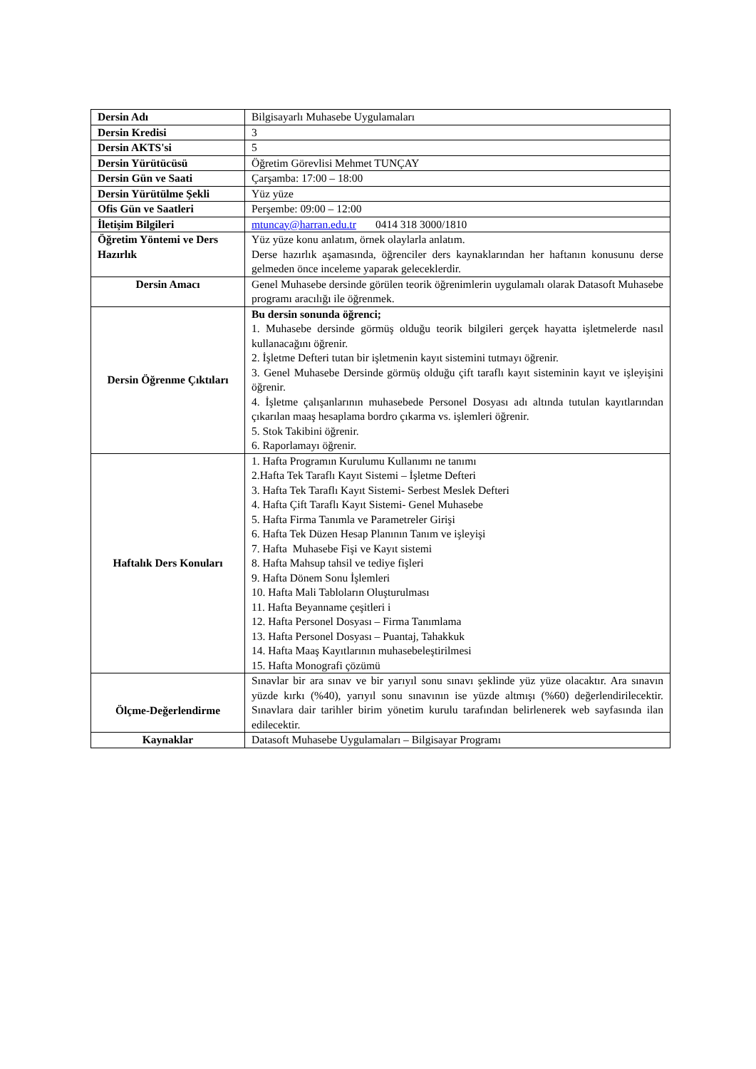| Dersin Adı | Bilgisayarlı Muhasebe Uygulamaları |
| Dersin Kredisi | 3 |
| Dersin AKTS'si | 5 |
| Dersin Yürütücüsü | Öğretim Görevlisi Mehmet TUNÇAY |
| Dersin Gün ve Saati | Çarşamba: 17:00 – 18:00 |
| Dersin Yürütülme Şekli | Yüz yüze |
| Ofis Gün ve Saatleri | Perşembe: 09:00 – 12:00 |
| İletişim Bilgileri | mtuncay@harran.edu.tr 0414 318 3000/1810 |
| Öğretim Yöntemi ve Ders Hazırlık | Yüz yüze konu anlatım, örnek olaylarla anlatım. Derse hazırlık aşamasında, öğrenciler ders kaynaklarından her haftanın konusunu derse gelmeden önce inceleme yaparak geleceklerdir. |
| Dersin Amacı | Genel Muhasebe dersinde görülen teorik öğrenimlerin uygulamalı olarak Datasoft Muhasebe programı aracılığı ile öğrenmek. |
| Dersin Öğrenme Çıktıları | Bu dersin sonunda öğrenci; 1. Muhasebe dersinde görmüş olduğu teorik bilgileri gerçek hayatta işletmelerde nasıl kullanacağını öğrenir. 2. İşletme Defteri tutan bir işletmenin kayıt sistemini tutmayı öğrenir. 3. Genel Muhasebe Dersinde görmüş olduğu çift taraflı kayıt sisteminin kayıt ve işleyişini öğrenir. 4. İşletme çalışanlarının muhasebede Personel Dosyası adı altında tutulan kayıtlarından çıkarılan maaş hesaplama bordro çıkarma vs. işlemleri öğrenir. 5. Stok Takibini öğrenir. 6. Raporlamayı öğrenir. |
| Haftalık Ders Konuları | 1. Hafta Programın Kurulumu Kullanımı ne tanımı 2.Hafta Tek Taraflı Kayıt Sistemi – İşletme Defteri 3. Hafta Tek Taraflı Kayıt Sistemi- Serbest Meslek Defteri 4. Hafta Çift Taraflı Kayıt Sistemi- Genel Muhasebe 5. Hafta Firma Tanımla ve Parametreler Girişi 6. Hafta Tek Düzen Hesap Planının Tanım ve işleyişi 7. Hafta Muhasebe Fişi ve Kayıt sistemi 8. Hafta Mahsup tahsil ve tediye fişleri 9. Hafta Dönem Sonu İşlemleri 10. Hafta Mali Tabloların Oluşturulması 11. Hafta Beyanname çeşitleri i 12. Hafta Personel Dosyası – Firma Tanımlama 13. Hafta Personel Dosyası – Puantaj, Tahakkuk 14. Hafta Maaş Kayıtlarının muhasebeleştirilmesi 15. Hafta Monografi çözümü |
| Ölçme-Değerlendirme | Sınavlar bir ara sınav ve bir yarıyıl sonu sınavı şeklinde yüz yüze olacaktır. Ara sınavın yüzde kırkı (%40), yarıyıl sonu sınavının ise yüzde altmışı (%60) değerlendirilecektir. Sınavlara dair tarihler birim yönetim kurulu tarafından belirlenerek web sayfasında ilan edilecektir. |
| Kaynaklar | Datasoft Muhasebe Uygulamaları – Bilgisayar Programı |